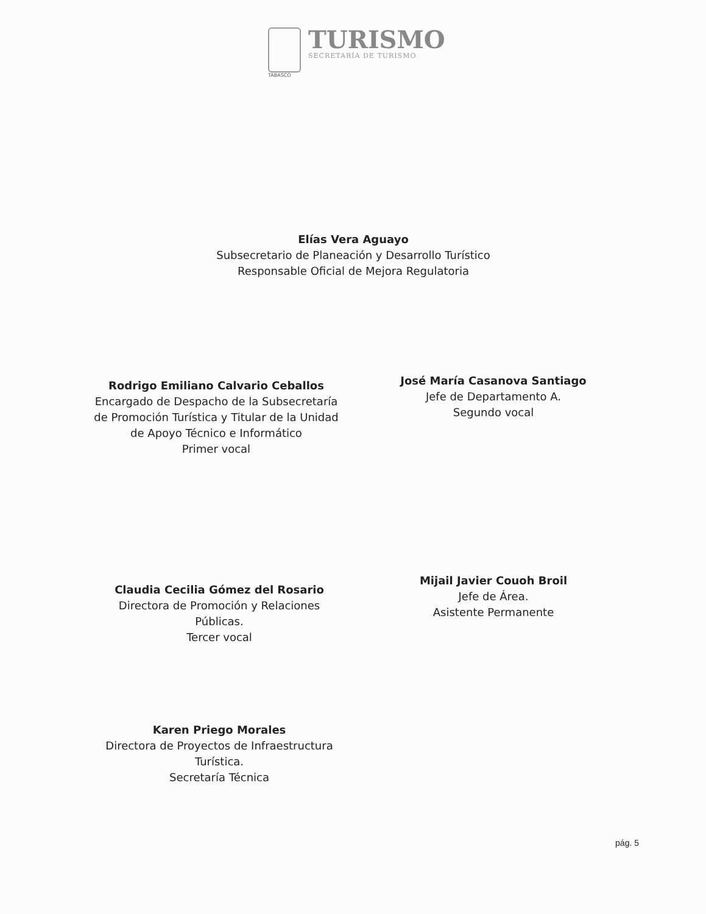TABASCO
TURISMO
SECRETARÍA DE TURISMO
Elías Vera Aguayo
Subsecretario de Planeación y Desarrollo Turístico
Responsable Oficial de Mejora Regulatoria
Rodrigo Emiliano Calvario Ceballos
Encargado de Despacho de la Subsecretaría de Promoción Turística y Titular de la Unidad de Apoyo Técnico e Informático
Primer vocal
José María Casanova Santiago
Jefe de Departamento A.
Segundo vocal
Claudia Cecilia Gómez del Rosario
Directora de Promoción y Relaciones Públicas.
Tercer vocal
Mijail Javier Couoh Broil
Jefe de Área.
Asistente Permanente
Karen Priego Morales
Directora de Proyectos de Infraestructura Turística.
Secretaría Técnica
pág. 5